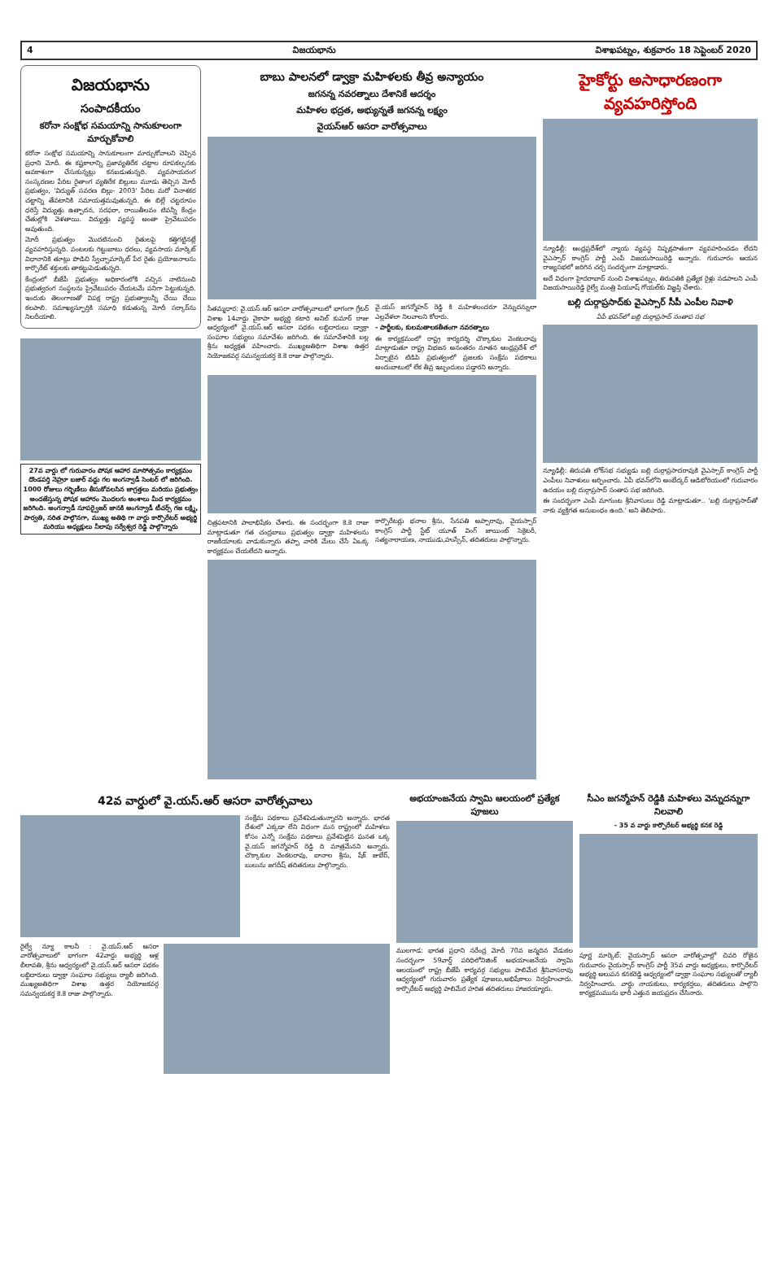4 విజయభాను విశాఖపట్నం, శుక్రవారం 18 సెప్టెంబర్ 2020
విజయభాను
సంపాదకీయం
కరోనా సంక్షోభ సమయాన్ని సానుకూలంగా మార్చుకోవాలి
కరోనా సంక్షోభ సమయాన్ని సానుకూలంగా మార్చుకోవాలని చెప్పిన ప్రధాని మోదీ. ఈ కష్టకాలాన్ని ప్రజావ్యతిరేక చట్టాల రూపకల్పనకు అవకాశంగా చేసుకున్నట్లు కనబడుతున్నది. వ్యవసాయరంగ సంస్కరణల పేరిట రైతాంగ వ్యతిరేక బిల్లులు మూడు తెచ్చిన మోదీ ప్రభుత్వం, 'విద్యుత్ సవరణ బిల్లు- 2003' పేరిట మరో వినాశకర చట్టాన్ని తేవటానికి సమాయత్తమవుతున్నది. ఈ బిల్లే చట్టరూపం ధరిస్తే విద్యుత్తు ఉత్పాదన, సరఫరా, రాయితీలవం టివన్నీ కేంద్రం చేతుల్లోకి వెళతాయి. విద్యుత్తు వ్యవస్థ అంతా ప్రైవేటుపరం అవుతుంది.
మోదీ ప్రభుత్వం మొదటినుంచి రైతులపై కత్తిగట్టినట్లే వ్యవహరిస్తున్నది. పంటలకు గిట్టుబాటు ధరలు, వ్యవసాయ మార్కెట్ విధానానికి తూట్లు పొడిచి స్వేచ్ఛామార్కెట్ పేర రైతు ప్రయోజనాలను కార్పొరేట్ శక్తులకు తాకట్టుపెడుతున్నది.
కేంద్రంలో బీజేపీ ప్రభుత్వం అధికారంలోకి వచ్చిన నాటినుంచి ప్రభుత్వరంగ సంస్థలను ప్రైవేటుపరం చేయటమే పనిగా పెట్టుకున్నది. ఇందుకు తెలంగాణతో విపక్ష రాష్ట్ర ప్రభుత్వాలన్నీ చేయి చేయి కలపాలి. సమాఖ్యస్ఫూర్తికి సమాధి కడుతున్న మోదీ సర్కార్‌ను నిలదీయాలి.
27వ వార్డు లో గురువారం పోషక ఆహార మాసోత్సవం కార్యక్రమం దొండపర్తి నెహ్రూ బజార్ వద్దు గల అంగన్వాడీ సెంటర్ లో జరిగింది. 1000 రోజులు గర్భిణీలు తీసుకోవలసిన జాగ్రత్తలు మరియు ప్రభుత్వం అందజేస్తున్న పోషక ఆహారం మొదలగు అంశాలు మీద కార్యక్రమం జరిగింది. అంగన్వాడీ సూపర్వైజర్ జానకి అంగన్వాడీ టీచర్స్ గజ లక్ష్మి, పార్వతి, సరిత పాల్గొనగా, ముఖ్య అతిథి గా వార్డు కార్పొరేటర్ అభ్యర్థి మరియు అధ్యక్షులు నీలాపు సర్వేశ్వర రెడ్డి పాల్గొన్నారు
బాబు పాలనలో డ్వాక్రా మహిళలకు తీవ్ర అన్యాయం
జగనన్న నవరత్నాలు దేశానికే ఆదర్శం
మహిళల భద్రత, అభ్యున్నతే జగనన్న లక్ష్యం
వైయస్ఆర్ ఆసరా వారోత్సవాలు
సీతమ్మధార: వై.యస్.ఆర్ ఆసరా వారోత్సవాలులో భాగంగా గ్రేటర్ విశాఖ 14వార్డు వైకాపా అభ్యర్థి కటారి అనిల్ కుమార్ రాజు ఆధ్వర్యంలో వై.యస్.ఆర్ ఆసరా పథకం లబ్ధిదారులు డ్వాక్రా సంఘాల సభ్యులు సమావేశం జరిగింది. ఈ సమావేశానికి బల్ల శ్రీను అధ్యక్షత వహించారు. ముఖ్యఅతిథిగా విశాఖ ఉత్తర నియోజకవర్గ సమన్వయకర్త కె.కె రాజు పాల్గొన్నారు.
వై.యస్ జగన్మోహన్ రెడ్డి కి మహిళలందరూ వెన్నుదన్నులా ఎల్లవేళలా నిలవాలని కోరారు.
- పార్టీలకు, కులమతాలకతీతంగా నవరత్నాలు
ఈ కార్యక్రమంలో రాష్ట్ర కార్యదర్శి చొక్కాకుల వెంకటరావు మాట్లాడుతూ రాష్ట్ర విభజన అనంతరం నూతన ఆంధ్రప్రదేశ్ లో ఏర్పాటైన టిడిపి ప్రభుత్వంలో ప్రజలకు సంక్షేమ పథకాలు అందుబాటులో లేక తీవ్ర ఇబ్బందులు పడ్డారని అన్నారు.
చిత్రపటానికి పాలాభిషేకం చేశారు. ఈ సందర్భంగా కె.కె రాజు మాట్లాడుతూ గత చంద్రబాబు ప్రభుత్వం డ్వాక్రా మహిళలను రాజకీయాలకు వాడుకున్నారు తప్పా వారికి మేలు చేసే ఏఒక్క కార్యక్రమం చేయలేదని అన్నారు.
కార్పొరేటర్లు భనాల శ్రీను, సేనపతి అప్పారావు, వైయస్సార్ కాంగ్రెస్ పార్టీ స్టేట్ యూత్ వింగ్ జాయింట్ సెక్రెటరీ, సత్యనారాయణ, నాయుడు,హుస్సేన్, తదితరులు పాల్గొన్నారు.
హైకోర్టు అసాధారణంగా వ్యవహరిస్తోంది
న్యూఢిల్లీ: ఆంధ్రప్రదేశ్‌లో న్యాయ వ్యవస్థ నిష్పక్షపాతంగా వ్యవహరించడం లేదని వైఎస్సార్ కాంగ్రెస్ పార్టీ ఎంపీ విజయసాయిరెడ్డి అన్నారు. గురువారం ఆయన రాజ్యసభలో జరిగిన చర్చ సందర్భంగా మాట్లాడారు.
అదే విధంగా హైదరాబాద్ నుంచి విశాఖపట్నం, తిరుపతికి ప్రత్యేక రైళ్లు నడపాలని ఎంపీ విజయసాయిరెడ్డి రైల్వే మంత్రి పియూష్ గోయల్‌కు విజ్ఞప్తి చేశారు.
బల్లి దుర్గాప్రసాద్‌కు వైఎస్సార్ సీపీ ఎంపీల నివాళి
ఏపీ భవన్‌లో బల్లి దుర్గాప్రసాద్ సంతాప సభ
న్యూఢిల్లీ: తిరుపతి లోక్‌సభ సభ్యుడు బల్లి దుర్గాప్రసాదరావుకి వైఎస్సార్ కాంగ్రెస్ పార్టీ ఎంపీలు నివాళులు అర్పించారు. ఏపీ భవన్‌లోని అంబేద్కర్ ఆడిటోరియంలో గురువారం ఉదయం బల్లి దుర్గాప్రసాద్ సంతాప సభ జరిగింది.
ఈ సందర్భంగా ఎంపీ మాగుంట శ్రీనివాసులు రెడ్డి మాట్లాడుతూ.. 'బల్లి దుర్గాప్రసాద్‌తో నాకు వ్యక్తిగత అనుబంధం ఉంది.' అని తెలిపారు.
42వ వార్డులో వై.యస్.ఆర్ ఆసరా వారోత్సవాలు
సంక్షేమ పథకాలు ప్రవేశపెడుతున్నారని అన్నారు. భారత దేశంలో ఎక్కడా లేని విధంగా మన రాష్ట్రంలో మహిళలు కోసం ఎన్నో సంక్షేమ పథకాలు ప్రవేశపెట్టిన ఘనత ఒక్క వై.యస్ జగన్మోహన్ రెడ్డి ది మాత్రమేనని అన్నారు. చొక్కాకుల వెంకటరావు, బానాల శ్రీను, షేక్ జుబేర్, బులును జగదీష్ తదితరులు పాల్గొన్నారు.
రైల్వే న్యూ కాలనీ : వై.యస్.ఆర్ ఆసరా వారోత్సవాలులో భాగంగా 42వార్డు అభ్యర్థి ఆళ్ల లీలావతి, శ్రీను ఆధ్వర్యంలో వై.యస్.ఆర్ ఆసరా పథకం లబ్ధిదారులు డ్వాక్రా సంఘాల సభ్యులు ర్యాలీ జరిగింది. ముఖ్యఅతిథిగా విశాఖ ఉత్తర నియోజకవర్గ సమన్వయకర్త కె.కె రాజు పాల్గొన్నారు.
అభయాంజనేయ స్వామి ఆలయంలో ప్రత్యేక పూజలు
ములగాడ: భారత ప్రధాని నరేంద్ర మోదీ 70వ జన్మదిన వేడుకల సందర్భంగా 59వార్డ్ పరిధిలోనిజింక్ అభయాంజనేయ స్వామి ఆలయంలో రాష్ట్ర బీజేపీ కార్యవర్గ సభ్యులు పాలిమేర శ్రీనివాసరావు ఆధ్వర్యంలో గురువారం ప్రత్యేక పూజలు,అభిషేకాలు నిర్వహించారు. కార్పొరేటర్ అభ్యర్థి పాలిమేర హరిత తదితరులు హాజరయ్యారు.
సీఎం జగన్మోహన్ రెడ్డికి మహిళలు వెన్నుదన్నుగా నిలవాలి
- 35 వ వార్డు కార్పొరేటర్ అభ్యర్థి కనక రెడ్డి
పూర్ణ మార్కెట్: వైయస్సార్ ఆసరా వారోత్సవాల్లో చివరి రోజైన గురువారం వైయస్సార్ కాంగ్రెస్ పార్టీ 35వ వార్డు అధ్యక్షులు, కార్పొరేటర్ అభ్యర్థి అలుపన కనకరెడ్డి ఆధ్వర్యంలో డ్వాక్రా సంఘాల సభ్యులతో ర్యాలీ నిర్వహించారు. వార్డు నాయకులు, కార్యకర్తలు, తదితరులు పాల్గొని కార్యక్రమమును భారీ ఎత్తున జయప్రదం చేసినారు.